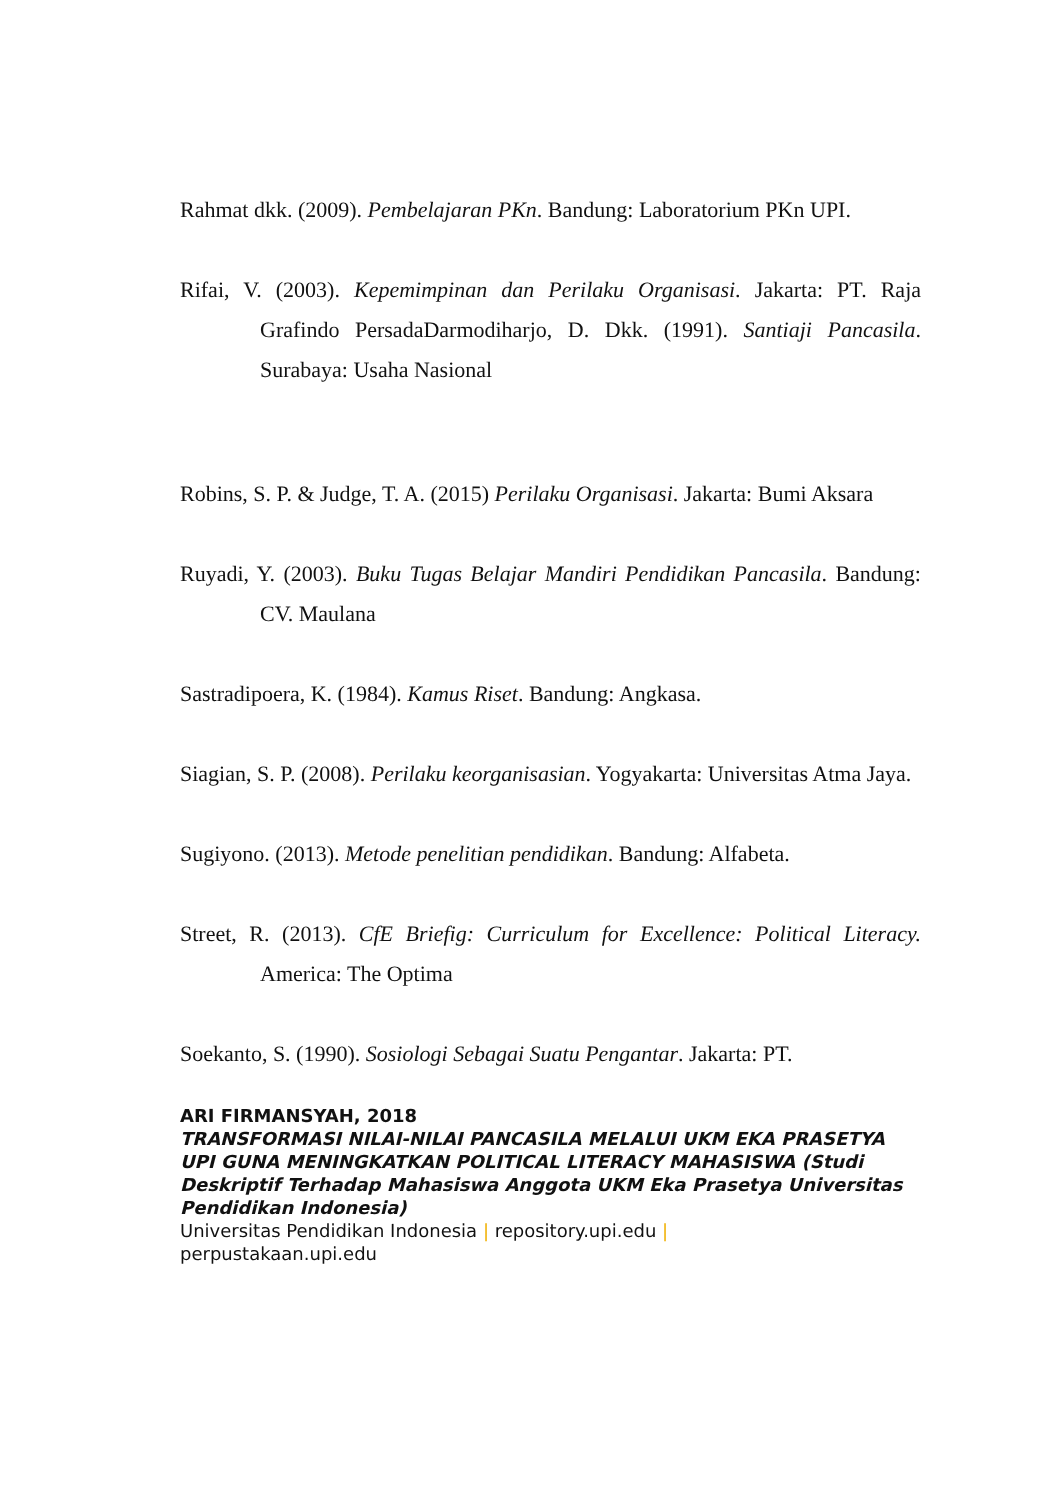Rahmat dkk. (2009). Pembelajaran PKn. Bandung: Laboratorium PKn UPI.
Rifai, V. (2003). Kepemimpinan dan Perilaku Organisasi. Jakarta: PT. Raja Grafindo PersadaDarmodiharjo, D. Dkk. (1991). Santiaji Pancasila. Surabaya: Usaha Nasional
Robins, S. P. & Judge, T. A. (2015) Perilaku Organisasi. Jakarta: Bumi Aksara
Ruyadi, Y. (2003). Buku Tugas Belajar Mandiri Pendidikan Pancasila. Bandung: CV. Maulana
Sastradipoera, K. (1984). Kamus Riset. Bandung: Angkasa.
Siagian, S. P. (2008). Perilaku keorganisasian. Yogyakarta: Universitas Atma Jaya.
Sugiyono. (2013). Metode penelitian pendidikan. Bandung: Alfabeta.
Street, R. (2013). CfE Briefig: Curriculum for Excellence: Political Literacy. America: The Optima
Soekanto, S. (1990). Sosiologi Sebagai Suatu Pengantar. Jakarta: PT.
ARI FIRMANSYAH, 2018
TRANSFORMASI NILAI-NILAI PANCASILA MELALUI UKM EKA PRASETYA UPI GUNA MENINGKATKAN POLITICAL LITERACY MAHASISWA (Studi Deskriptif Terhadap Mahasiswa Anggota UKM Eka Prasetya Universitas Pendidikan Indonesia)
Universitas Pendidikan Indonesia | repository.upi.edu |
perpustakaan.upi.edu